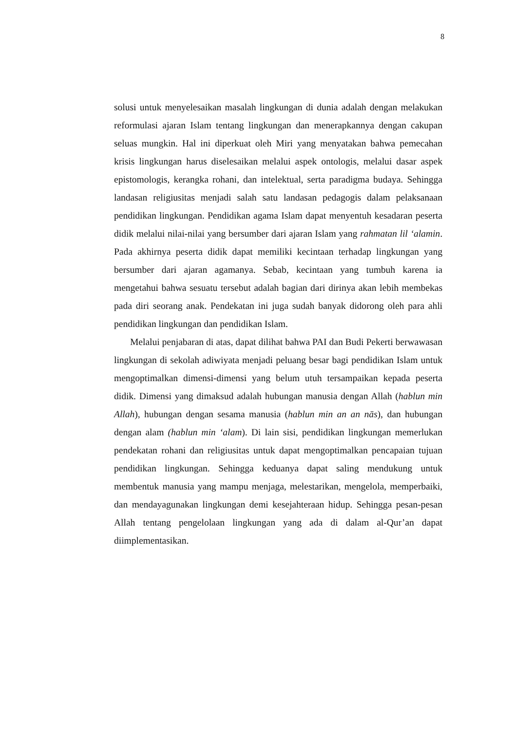8
solusi untuk menyelesaikan masalah lingkungan di dunia adalah dengan melakukan reformulasi ajaran Islam tentang lingkungan dan menerapkannya dengan cakupan seluas mungkin. Hal ini diperkuat oleh Miri yang menyatakan bahwa pemecahan krisis lingkungan harus diselesaikan melalui aspek ontologis, melalui dasar aspek epistomologis, kerangka rohani, dan intelektual, serta paradigma budaya. Sehingga landasan religiusitas menjadi salah satu landasan pedagogis dalam pelaksanaan pendidikan lingkungan. Pendidikan agama Islam dapat menyentuh kesadaran peserta didik melalui nilai-nilai yang bersumber dari ajaran Islam yang rahmatan lil ‘alamin. Pada akhirnya peserta didik dapat memiliki kecintaan terhadap lingkungan yang bersumber dari ajaran agamanya. Sebab, kecintaan yang tumbuh karena ia mengetahui bahwa sesuatu tersebut adalah bagian dari dirinya akan lebih membekas pada diri seorang anak. Pendekatan ini juga sudah banyak didorong oleh para ahli pendidikan lingkungan dan pendidikan Islam.
Melalui penjabaran di atas, dapat dilihat bahwa PAI dan Budi Pekerti berwawasan lingkungan di sekolah adiwiyata menjadi peluang besar bagi pendidikan Islam untuk mengoptimalkan dimensi-dimensi yang belum utuh tersampaikan kepada peserta didik. Dimensi yang dimaksud adalah hubungan manusia dengan Allah (hablun min Allah), hubungan dengan sesama manusia (hablun min an an nās), dan hubungan dengan alam (hablun min ‘alam). Di lain sisi, pendidikan lingkungan memerlukan pendekatan rohani dan religiusitas untuk dapat mengoptimalkan pencapaian tujuan pendidikan lingkungan. Sehingga keduanya dapat saling mendukung untuk membentuk manusia yang mampu menjaga, melestarikan, mengelola, memperbaiki, dan mendayagunakan lingkungan demi kesejahteraan hidup. Sehingga pesan-pesan Allah tentang pengelolaan lingkungan yang ada di dalam al-Qur’an dapat diimplementasikan.